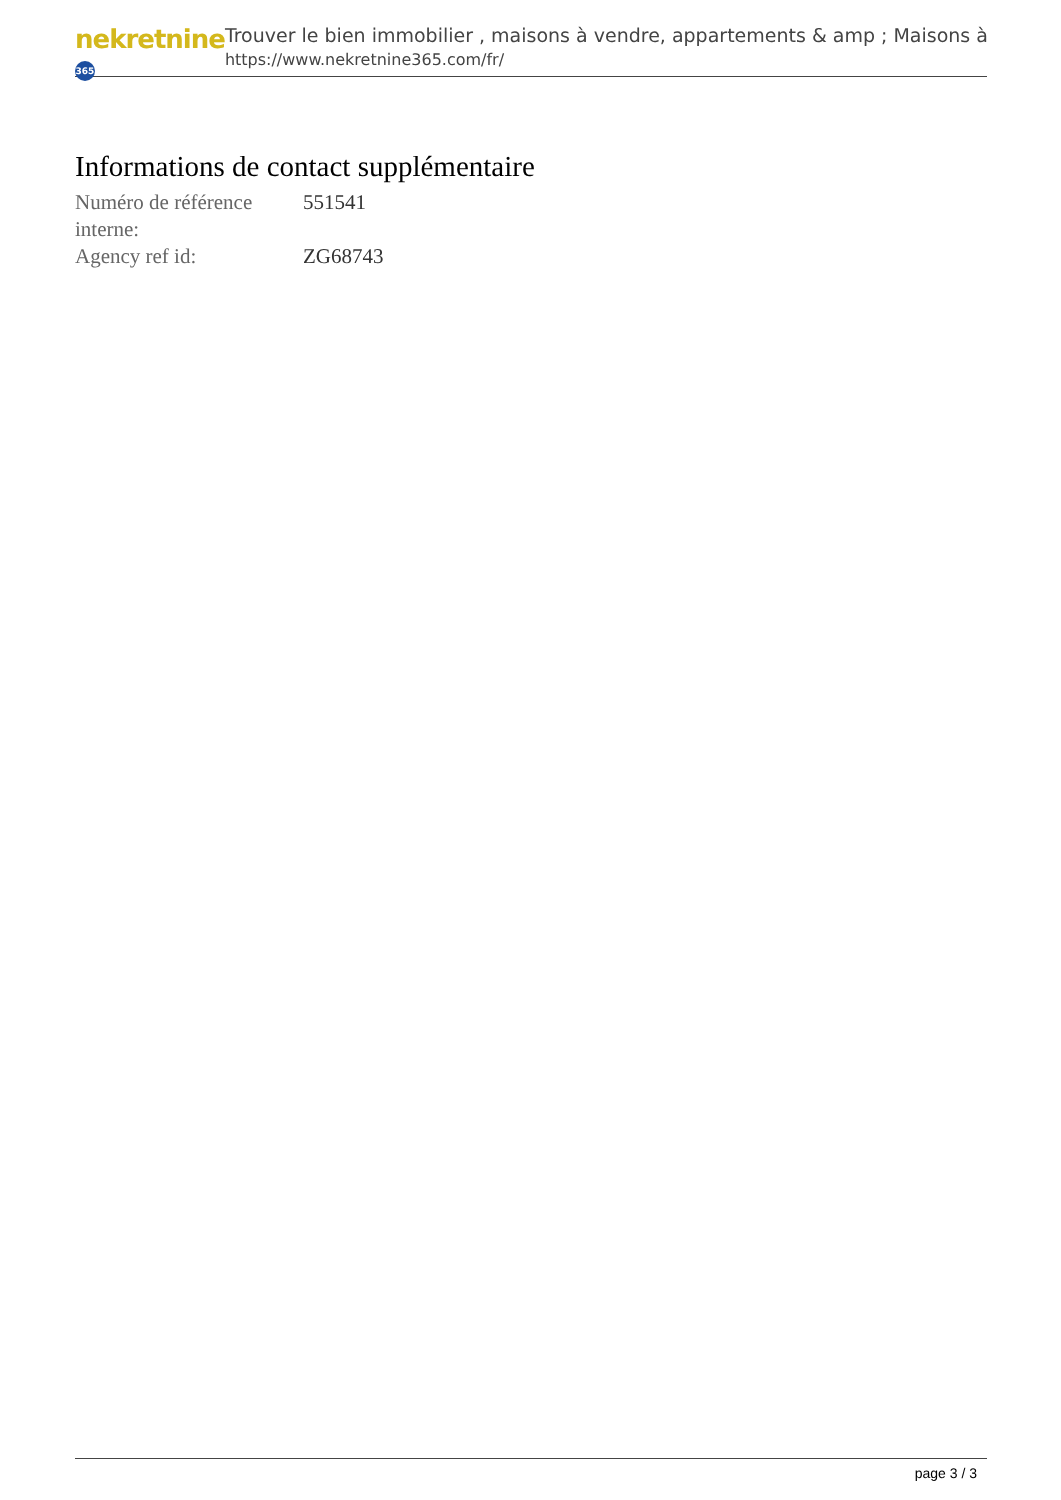nekretnine 365
Trouver le bien immobilier , maisons à vendre, appartements & amp ; Maisons à
https://www.nekretnine365.com/fr/
Informations de contact supplémentaire
| Numéro de référence interne: | 551541 |
| Agency ref id: | ZG68743 |
page 3 / 3